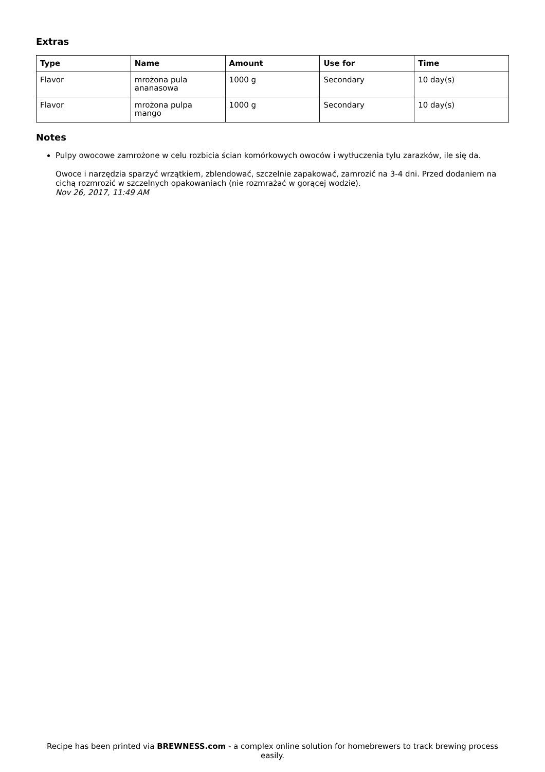Extras
| Type | Name | Amount | Use for | Time |
| --- | --- | --- | --- | --- |
| Flavor | mrożona pula ananasowa | 1000 g | Secondary | 10 day(s) |
| Flavor | mrożona pulpa mango | 1000 g | Secondary | 10 day(s) |
Notes
Pulpy owocowe zamrożone w celu rozbicia ścian komórkowych owoców i wytłuczenia tylu zarazków, ile się da.
Owoce i narzędzia sparzyć wrzątkiem, zblendować, szczelnie zapakować, zamrozić na 3-4 dni. Przed dodaniem na cichą rozmrozić w szczelnych opakowaniach (nie rozmrażać w gorącej wodzie).
Nov 26, 2017, 11:49 AM
Recipe has been printed via BREWNESS.com - a complex online solution for homebrewers to track brewing process easily.